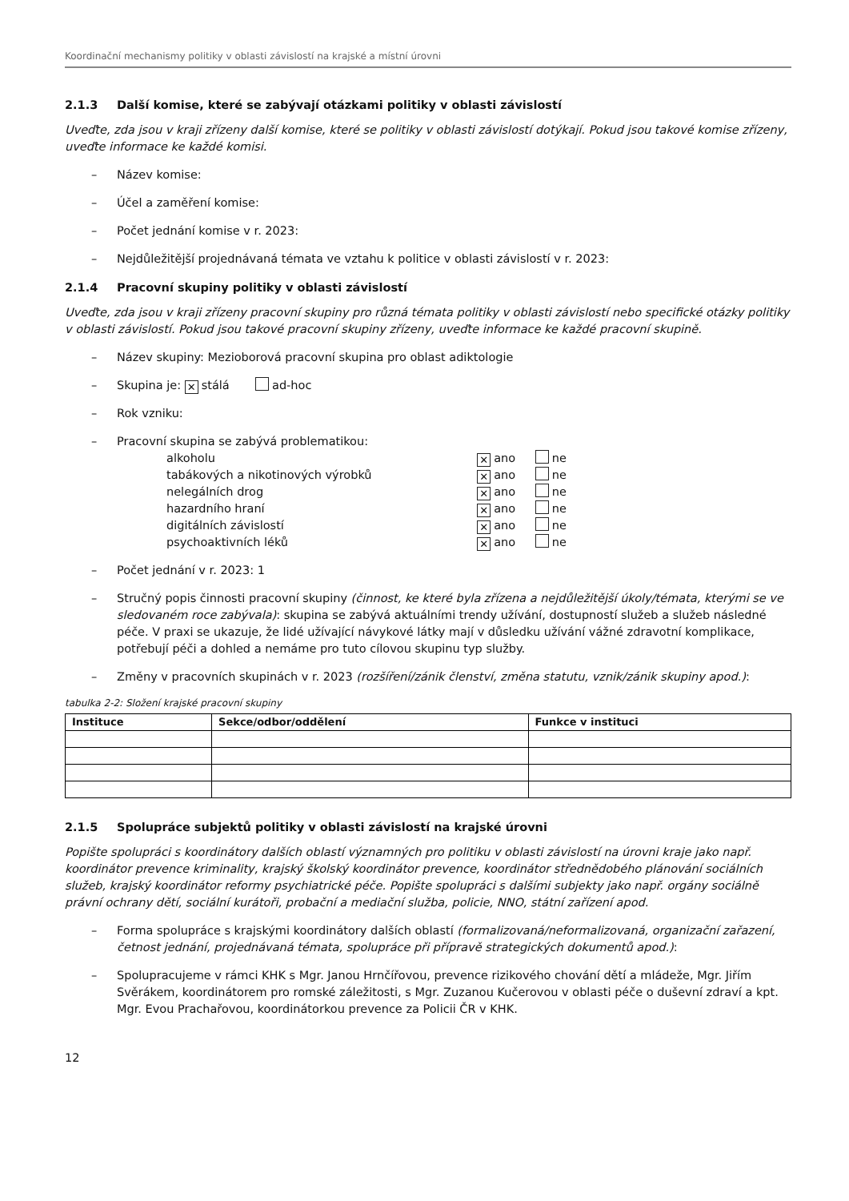Koordinační mechanismy politiky v oblasti závislostí na krajské a místní úrovni
2.1.3 Další komise, které se zabývají otázkami politiky v oblasti závislostí
Uveďte, zda jsou v kraji zřízeny další komise, které se politiky v oblasti závislostí dotýkají. Pokud jsou takové komise zřízeny, uveďte informace ke každé komisi.
– Název komise:
– Účel a zaměření komise:
– Počet jednání komise v r. 2023:
– Nejdůležitější projednávaná témata ve vztahu k politice v oblasti závislostí v r. 2023:
2.1.4 Pracovní skupiny politiky v oblasti závislostí
Uveďte, zda jsou v kraji zřízeny pracovní skupiny pro různá témata politiky v oblasti závislostí nebo specifické otázky politiky v oblasti závislostí. Pokud jsou takové pracovní skupiny zřízeny, uveďte informace ke každé pracovní skupině.
– Název skupiny: Mezioborová pracovní skupina pro oblast adiktologie
– Skupina je: ✕ stálá ad-hoc
– Rok vzniku:
– Pracovní skupina se zabývá problematikou:
| alkoholu | ✕ ano | ne |
| tabákových a nikotinových výrobků | ✕ ano | ne |
| nelegálních drog | ✕ ano | ne |
| hazardního hraní | ✕ ano | ne |
| digitálních závislostí | ✕ ano | ne |
| psychoaktivních léků | ✕ ano | ne |
– Počet jednání v r. 2023: 1
– Stručný popis činnosti pracovní skupiny (činnost, ke které byla zřízena a nejdůležitější úkoly/témata, kterými se ve sledovaném roce zabývala): skupina se zabývá aktuálními trendy užívání, dostupností služeb a služeb následné péče. V praxi se ukazuje, že lidé užívající návykové látky mají v důsledku užívání vážné zdravotní komplikace, potřebují péči a dohled a nemáme pro tuto cílovou skupinu typ služby.
– Změny v pracovních skupinách v r. 2023 (rozšíření/zánik členství, změna statutu, vznik/zánik skupiny apod.):
tabulka 2-2: Složení krajské pracovní skupiny
| Instituce | Sekce/odbor/oddělení | Funkce v instituci |
| --- | --- | --- |
2.1.5 Spolupráce subjektů politiky v oblasti závislostí na krajské úrovni
Popište spolupráci s koordinátory dalších oblastí významných pro politiku v oblasti závislostí na úrovni kraje jako např. koordinátor prevence kriminality, krajský školský koordinátor prevence, koordinátor střednědobého plánování sociálních služeb, krajský koordinátor reformy psychiatrické péče. Popište spolupráci s dalšími subjekty jako např. orgány sociálně právní ochrany dětí, sociální kurátoři, probační a mediační služba, policie, NNO, státní zařízení apod.
– Forma spolupráce s krajskými koordinátory dalších oblastí (formalizovaná/neformalizovaná, organizační zařazení, četnost jednání, projednávaná témata, spolupráce při přípravě strategických dokumentů apod.):
– Spolupracujeme v rámci KHK s Mgr. Janou Hrnčířovou, prevence rizikového chování dětí a mládeže, Mgr. Jiřím Svěrákem, koordinátorem pro romské záležitosti, s Mgr. Zuzanou Kučerovou v oblasti péče o duševní zdraví a kpt. Mgr. Evou Prachařovou, koordinátorkou prevence za Policii ČR v KHK.
12